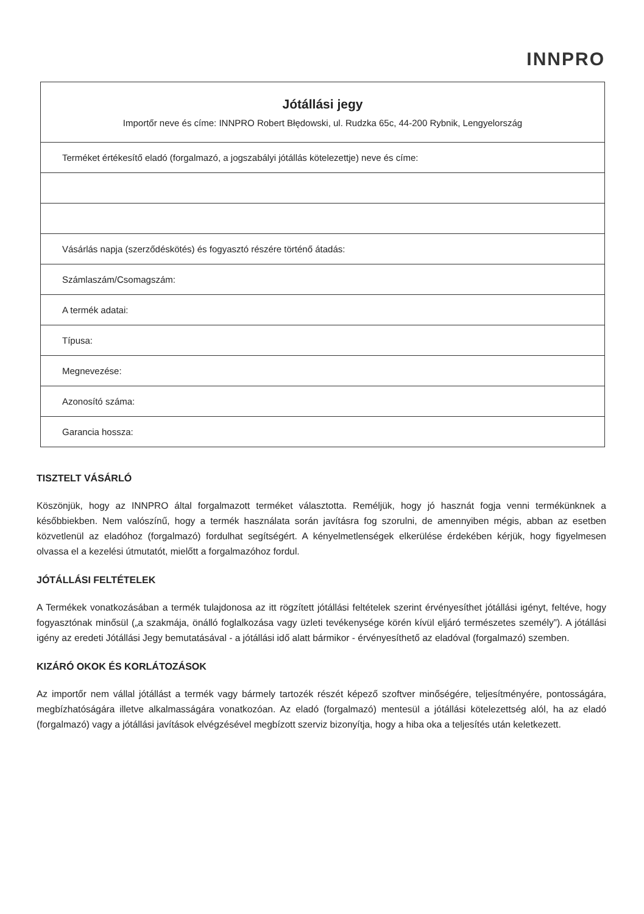INNPRO
| Jótállási jegy Importőr neve és címe: INNPRO Robert Błędowski, ul. Rudzka 65c, 44-200 Rybnik, Lengyelország |
| Terméket értékesítő eladó (forgalmazó, a jogszabályi jótállás kötelezettje) neve és címe: |
| Vásárlás napja (szerződéskötés) és fogyasztó részére történő átadás: |
| Számlaszám/Csomagszám: |
| A termék adatai: |
| Típusa: |
| Megnevezése: |
| Azonosító száma: |
| Garancia hossza: |
TISZTELT VÁSÁRLÓ
Köszönjük, hogy az INNPRO által forgalmazott terméket választotta. Reméljük, hogy jó hasznát fogja venni termékünknek a későbbiekben. Nem valószínű, hogy a termék használata során javításra fog szorulni, de amennyiben mégis, abban az esetben közvetlenül az eladóhoz (forgalmazó) fordulhat segítségért. A kényelmetlenségek elkerülése érdekében kérjük, hogy figyelmesen olvassa el a kezelési útmutatót, mielőtt a forgalmazóhoz fordul.
JÓTÁLLÁSI FELTÉTELEK
A Termékek vonatkozásában a termék tulajdonosa az itt rögzített jótállási feltételek szerint érvényesíthet jótállási igényt, feltéve, hogy fogyasztónak minősül („a szakmája, önálló foglalkozása vagy üzleti tevékenysége körén kívül eljáró természetes személy”). A jótállási igény az eredeti Jótállási Jegy bemutatásával - a jótállási idő alatt bármikor - érvényesíthető az eladóval (forgalmazó) szemben.
KIZÁRÓ OKOK ÉS KORLÁTOZÁSOK
Az importőr nem vállal jótállást a termék vagy bármely tartozék részét képező szoftver minőségére, teljesítményére, pontosságára, megbízhatóságára illetve alkalmasságára vonatkozóan. Az eladó (forgalmazó) mentesül a jótállási kötelezettség alól, ha az eladó (forgalmazó) vagy a jótállási javítások elvégzésével megbízott szerviz bizonyítja, hogy a hiba oka a teljesítés után keletkezett.